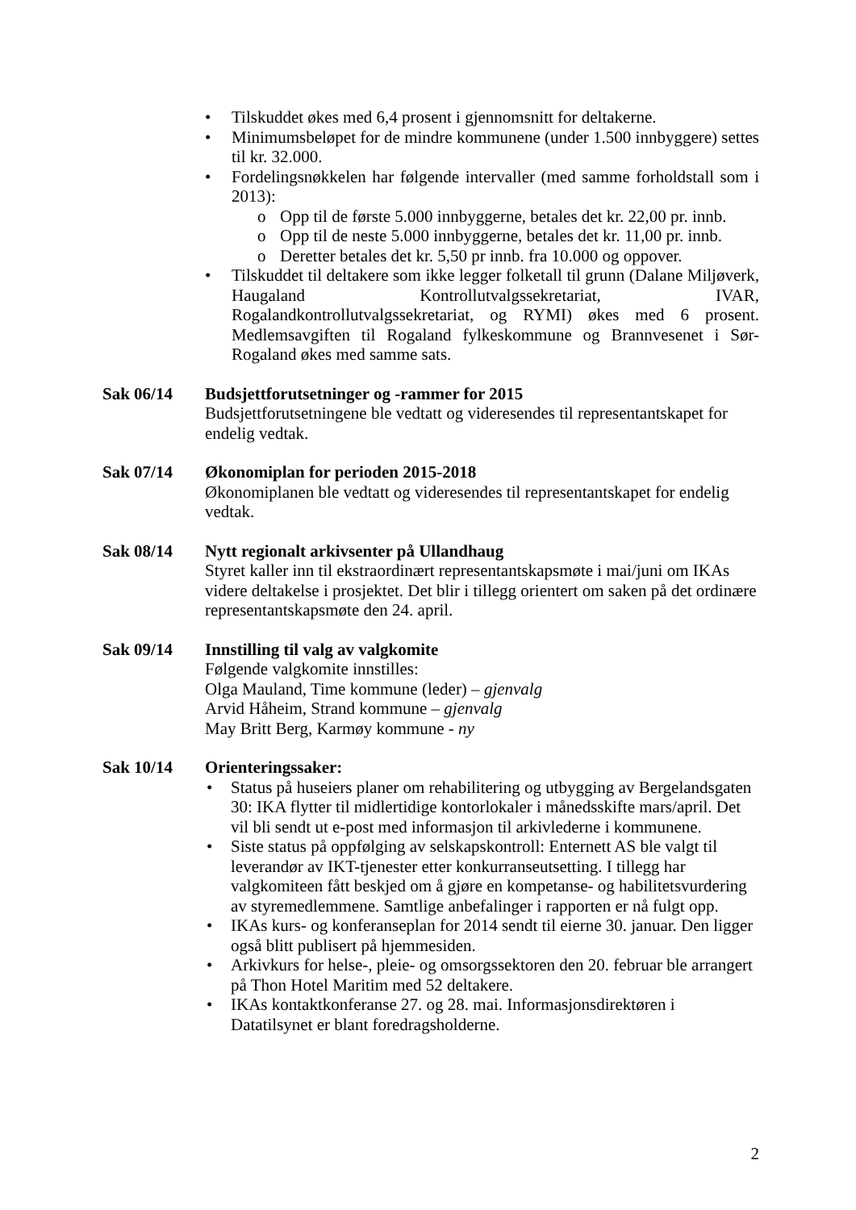• Tilskuddet økes med 6,4 prosent i gjennomsnitt for deltakerne.
• Minimumsbeløpet for de mindre kommunene (under 1.500 innbyggere) settes til kr. 32.000.
• Fordelingsnøkkelen har følgende intervaller (med samme forholdstall som i 2013):
o Opp til de første 5.000 innbyggerne, betales det kr. 22,00 pr. innb.
o Opp til de neste 5.000 innbyggerne, betales det kr. 11,00 pr. innb.
o Deretter betales det kr. 5,50 pr innb. fra 10.000 og oppover.
• Tilskuddet til deltakere som ikke legger folketall til grunn (Dalane Miljøverk, Haugaland Kontrollutvalgssekretariat, IVAR, Rogalandkontrollutvalgssekretariat, og RYMI) økes med 6 prosent. Medlemsavgiften til Rogaland fylkeskommune og Brannvesenet i Sør-Rogaland økes med samme sats.
Sak 06/14 Budsjettforutsetninger og -rammer for 2015
Budsjettforutsetningene ble vedtatt og videresendes til representantskapet for endelig vedtak.
Sak 07/14 Økonomiplan for perioden 2015-2018
Økonomiplanen ble vedtatt og videresendes til representantskapet for endelig vedtak.
Sak 08/14 Nytt regionalt arkivsenter på Ullandhaug
Styret kaller inn til ekstraordinært representantskapsmøte i mai/juni om IKAs videre deltakelse i prosjektet. Det blir i tillegg orientert om saken på det ordinære representantskapsmøte den 24. april.
Sak 09/14 Innstilling til valg av valgkomite
Følgende valgkomite innstilles:
Olga Mauland, Time kommune (leder) – gjenvalg
Arvid Håheim, Strand kommune – gjenvalg
May Britt Berg, Karmøy kommune - ny
Sak 10/14 Orienteringssaker:
• Status på huseiers planer om rehabilitering og utbygging av Bergelandsgaten 30: IKA flytter til midlertidige kontorlokaler i månedsskifte mars/april. Det vil bli sendt ut e-post med informasjon til arkivlederne i kommunene.
• Siste status på oppfølging av selskapskontroll: Enternett AS ble valgt til leverandør av IKT-tjenester etter konkurranseutsetting. I tillegg har valgkomiteen fått beskjed om å gjøre en kompetanse- og habilitetsvurdering av styremedlemmene. Samtlige anbefalinger i rapporten er nå fulgt opp.
• IKAs kurs- og konferanseplan for 2014 sendt til eierne 30. januar. Den ligger også blitt publisert på hjemmesiden.
• Arkivkurs for helse-, pleie- og omsorgssektoren den 20. februar ble arrangert på Thon Hotel Maritim med 52 deltakere.
• IKAs kontaktkonferanse 27. og 28. mai. Informasjonsdirektøren i Datatilsynet er blant foredragsholderne.
2